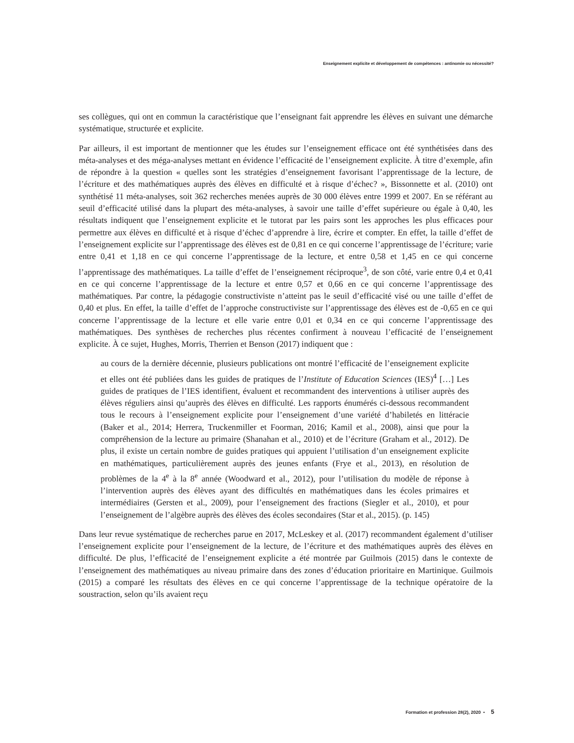Enseignement explicite et développement de compétences : antinomie ou nécessité?
ses collègues, qui ont en commun la caractéristique que l’enseignant fait apprendre les élèves en suivant une démarche systématique, structurée et explicite.
Par ailleurs, il est important de mentionner que les études sur l’enseignement efficace ont été synthétisées dans des méta-analyses et des méga-analyses mettant en évidence l’efficacité de l’enseignement explicite. À titre d’exemple, afin de répondre à la question « quelles sont les stratégies d’enseignement favorisant l’apprentissage de la lecture, de l’écriture et des mathématiques auprès des élèves en difficulté et à risque d’échec? », Bissonnette et al. (2010) ont synthétisé 11 méta-analyses, soit 362 recherches menées auprès de 30 000 élèves entre 1999 et 2007. En se référant au seuil d’efficacité utilisé dans la plupart des méta-analyses, à savoir une taille d’effet supérieure ou égale à 0,40, les résultats indiquent que l’enseignement explicite et le tutorat par les pairs sont les approches les plus efficaces pour permettre aux élèves en difficulté et à risque d’échec d’apprendre à lire, écrire et compter. En effet, la taille d’effet de l’enseignement explicite sur l’apprentissage des élèves est de 0,81 en ce qui concerne l’apprentissage de l’écriture; varie entre 0,41 et 1,18 en ce qui concerne l’apprentissage de la lecture, et entre 0,58 et 1,45 en ce qui concerne l’apprentissage des mathématiques. La taille d’effet de l’enseignement réciproque<sup>3</sup>, de son côté, varie entre 0,4 et 0,41 en ce qui concerne l’apprentissage de la lecture et entre 0,57 et 0,66 en ce qui concerne l’apprentissage des mathématiques. Par contre, la pédagogie constructiviste n’atteint pas le seuil d’efficacité visé ou une taille d’effet de 0,40 et plus. En effet, la taille d’effet de l’approche constructiviste sur l’apprentissage des élèves est de -0,65 en ce qui concerne l’apprentissage de la lecture et elle varie entre 0,01 et 0,34 en ce qui concerne l’apprentissage des mathématiques. Des synthèses de recherches plus récentes confirment à nouveau l’efficacité de l’enseignement explicite. À ce sujet, Hughes, Morris, Therrien et Benson (2017) indiquent que :
au cours de la dernière décennie, plusieurs publications ont montré l’efficacité de l’enseignement explicite et elles ont été publiées dans les guides de pratiques de l’Institute of Education Sciences (IES)<sup>4</sup> […] Les guides de pratiques de l’IES identifient, évaluent et recommandent des interventions à utiliser auprès des élèves réguliers ainsi qu’auprès des élèves en difficulté. Les rapports énumérés ci-dessous recommandent tous le recours à l’enseignement explicite pour l’enseignement d’une variété d’habiletés en littéracie (Baker et al., 2014; Herrera, Truckenmiller et Foorman, 2016; Kamil et al., 2008), ainsi que pour la compréhension de la lecture au primaire (Shanahan et al., 2010) et de l’écriture (Graham et al., 2012). De plus, il existe un certain nombre de guides pratiques qui appuient l’utilisation d’un enseignement explicite en mathématiques, particulièrement auprès des jeunes enfants (Frye et al., 2013), en résolution de problèmes de la 4<sup>e</sup> à la 8<sup>e</sup> année (Woodward et al., 2012), pour l’utilisation du modèle de réponse à l’intervention auprès des élèves ayant des difficultés en mathématiques dans les écoles primaires et intermédiaires (Gersten et al., 2009), pour l’enseignement des fractions (Siegler et al., 2010), et pour l’enseignement de l’algèbre auprès des élèves des écoles secondaires (Star et al., 2015). (p. 145)
Dans leur revue systématique de recherches parue en 2017, McLeskey et al. (2017) recommandent également d’utiliser l’enseignement explicite pour l’enseignement de la lecture, de l’écriture et des mathématiques auprès des élèves en difficulté. De plus, l’efficacité de l’enseignement explicite a été montrée par Guilmois (2015) dans le contexte de l’enseignement des mathématiques au niveau primaire dans des zones d’éducation prioritaire en Martinique. Guilmois (2015) a comparé les résultats des élèves en ce qui concerne l’apprentissage de la technique opératoire de la soustraction, selon qu’ils avaient reçu
Formation et profession 28(2), 2020 • 5